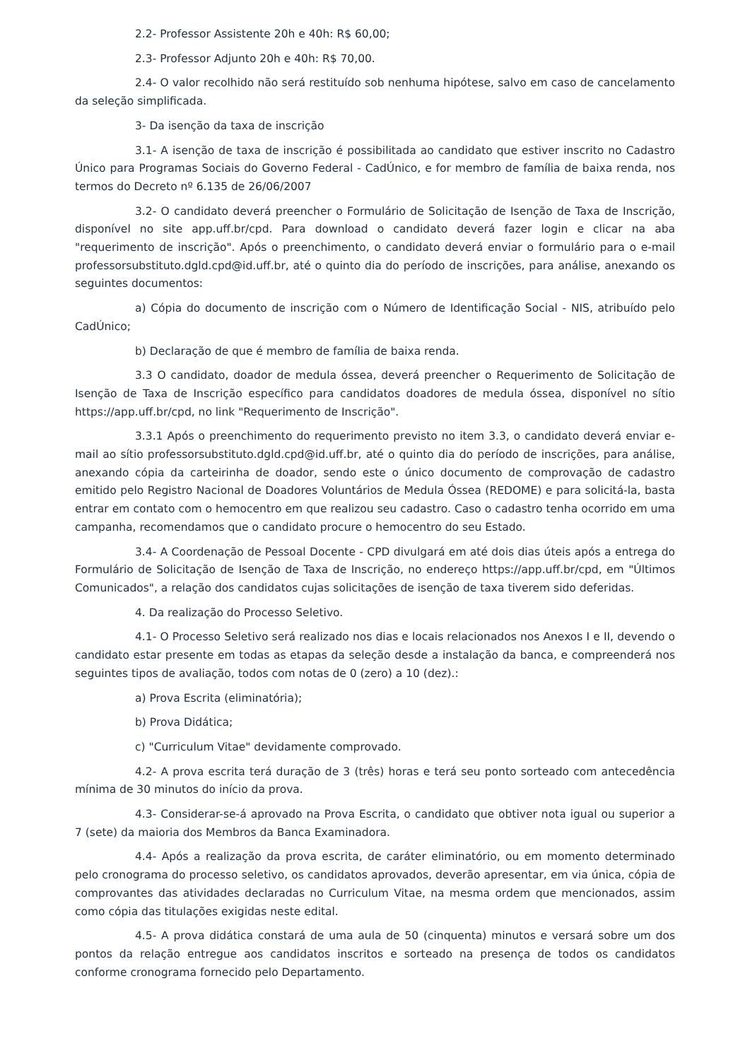2.2- Professor Assistente 20h e 40h: R$ 60,00;
2.3- Professor Adjunto 20h e 40h: R$ 70,00.
2.4- O valor recolhido não será restituído sob nenhuma hipótese, salvo em caso de cancelamento da seleção simplificada.
3- Da isenção da taxa de inscrição
3.1- A isenção de taxa de inscrição é possibilitada ao candidato que estiver inscrito no Cadastro Único para Programas Sociais do Governo Federal - CadÚnico, e for membro de família de baixa renda, nos termos do Decreto nº 6.135 de 26/06/2007
3.2- O candidato deverá preencher o Formulário de Solicitação de Isenção de Taxa de Inscrição, disponível no site app.uff.br/cpd. Para download o candidato deverá fazer login e clicar na aba "requerimento de inscrição". Após o preenchimento, o candidato deverá enviar o formulário para o e-mail professorsubstituto.dgld.cpd@id.uff.br, até o quinto dia do período de inscrições, para análise, anexando os seguintes documentos:
a) Cópia do documento de inscrição com o Número de Identificação Social - NIS, atribuído pelo CadÚnico;
b) Declaração de que é membro de família de baixa renda.
3.3 O candidato, doador de medula óssea, deverá preencher o Requerimento de Solicitação de Isenção de Taxa de Inscrição específico para candidatos doadores de medula óssea, disponível no sítio https://app.uff.br/cpd, no link "Requerimento de Inscrição".
3.3.1 Após o preenchimento do requerimento previsto no item 3.3, o candidato deverá enviar e-mail ao sítio professorsubstituto.dgld.cpd@id.uff.br, até o quinto dia do período de inscrições, para análise, anexando cópia da carteirinha de doador, sendo este o único documento de comprovação de cadastro emitido pelo Registro Nacional de Doadores Voluntários de Medula Óssea (REDOME) e para solicitá-la, basta entrar em contato com o hemocentro em que realizou seu cadastro. Caso o cadastro tenha ocorrido em uma campanha, recomendamos que o candidato procure o hemocentro do seu Estado.
3.4- A Coordenação de Pessoal Docente - CPD divulgará em até dois dias úteis após a entrega do Formulário de Solicitação de Isenção de Taxa de Inscrição, no endereço https://app.uff.br/cpd, em "Últimos Comunicados", a relação dos candidatos cujas solicitações de isenção de taxa tiverem sido deferidas.
4. Da realização do Processo Seletivo.
4.1- O Processo Seletivo será realizado nos dias e locais relacionados nos Anexos I e II, devendo o candidato estar presente em todas as etapas da seleção desde a instalação da banca, e compreenderá nos seguintes tipos de avaliação, todos com notas de 0 (zero) a 10 (dez).:
a) Prova Escrita (eliminatória);
b) Prova Didática;
c) "Curriculum Vitae" devidamente comprovado.
4.2- A prova escrita terá duração de 3 (três) horas e terá seu ponto sorteado com antecedência mínima de 30 minutos do início da prova.
4.3- Considerar-se-á aprovado na Prova Escrita, o candidato que obtiver nota igual ou superior a 7 (sete) da maioria dos Membros da Banca Examinadora.
4.4- Após a realização da prova escrita, de caráter eliminatório, ou em momento determinado pelo cronograma do processo seletivo, os candidatos aprovados, deverão apresentar, em via única, cópia de comprovantes das atividades declaradas no Curriculum Vitae, na mesma ordem que mencionados, assim como cópia das titulações exigidas neste edital.
4.5- A prova didática constará de uma aula de 50 (cinquenta) minutos e versará sobre um dos pontos da relação entregue aos candidatos inscritos e sorteado na presença de todos os candidatos conforme cronograma fornecido pelo Departamento.